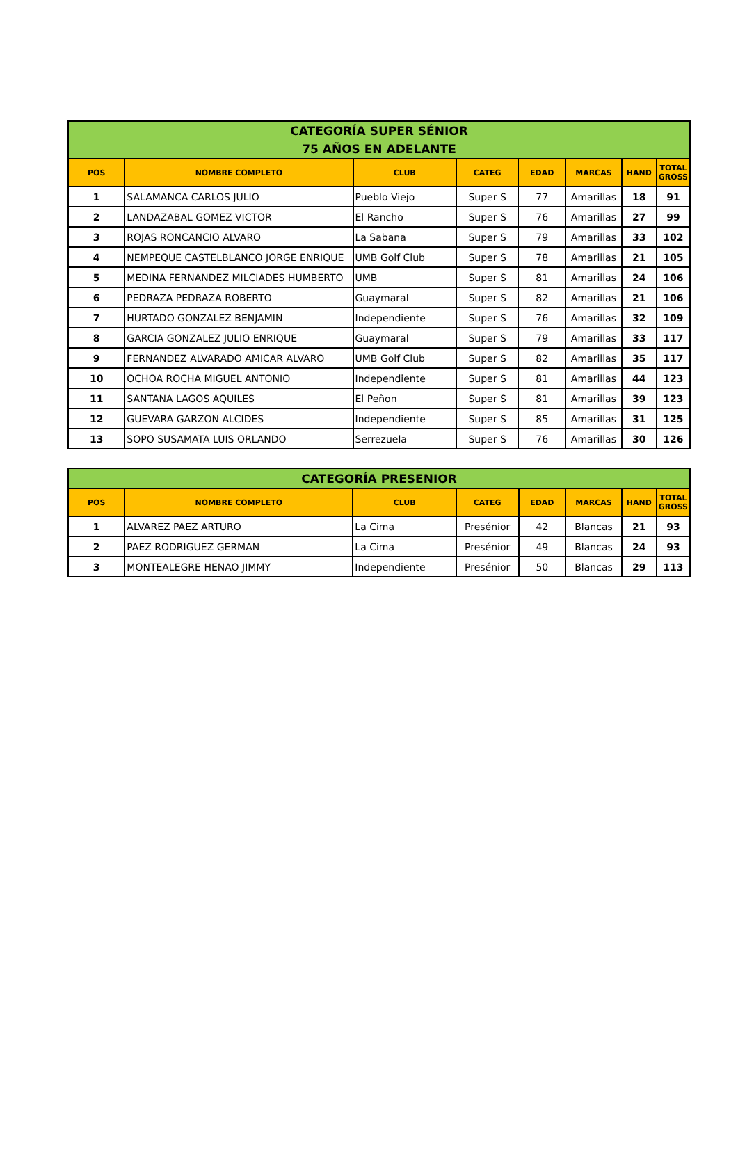| CATEGORÍA SUPER SÉNIOR 75 AÑOS EN ADELANTE | | | | | | | |
| POS | NOMBRE COMPLETO | CLUB | CATEG | EDAD | MARCAS | HAND | TOTAL GROSS |
| 1 | SALAMANCA CARLOS JULIO | Pueblo Viejo | Super S | 77 | Amarillas | 18 | 91 |
| 2 | LANDAZABAL GOMEZ VICTOR | El Rancho | Super S | 76 | Amarillas | 27 | 99 |
| 3 | ROJAS RONCANCIO ALVARO | La Sabana | Super S | 79 | Amarillas | 33 | 102 |
| 4 | NEMPEQUE CASTELBLANCO JORGE ENRIQUE | UMB Golf Club | Super S | 78 | Amarillas | 21 | 105 |
| 5 | MEDINA FERNANDEZ MILCIADES HUMBERTO | UMB | Super S | 81 | Amarillas | 24 | 106 |
| 6 | PEDRAZA PEDRAZA ROBERTO | Guaymaral | Super S | 82 | Amarillas | 21 | 106 |
| 7 | HURTADO GONZALEZ BENJAMIN | Independiente | Super S | 76 | Amarillas | 32 | 109 |
| 8 | GARCIA GONZALEZ JULIO ENRIQUE | Guaymaral | Super S | 79 | Amarillas | 33 | 117 |
| 9 | FERNANDEZ ALVARADO AMICAR ALVARO | UMB Golf Club | Super S | 82 | Amarillas | 35 | 117 |
| 10 | OCHOA ROCHA MIGUEL ANTONIO | Independiente | Super S | 81 | Amarillas | 44 | 123 |
| 11 | SANTANA LAGOS AQUILES | El Peñon | Super S | 81 | Amarillas | 39 | 123 |
| 12 | GUEVARA GARZON ALCIDES | Independiente | Super S | 85 | Amarillas | 31 | 125 |
| 13 | SOPO SUSAMATA LUIS ORLANDO | Serrezuela | Super S | 76 | Amarillas | 30 | 126 |
| CATEGORÍA PRESENIOR | | | | | | | |
| POS | NOMBRE COMPLETO | CLUB | CATEG | EDAD | MARCAS | HAND | TOTAL GROSS |
| 1 | ALVAREZ PAEZ ARTURO | La Cima | Presénior | 42 | Blancas | 21 | 93 |
| 2 | PAEZ RODRIGUEZ GERMAN | La Cima | Presénior | 49 | Blancas | 24 | 93 |
| 3 | MONTEALEGRE HENAO JIMMY | Independiente | Presénior | 50 | Blancas | 29 | 113 |